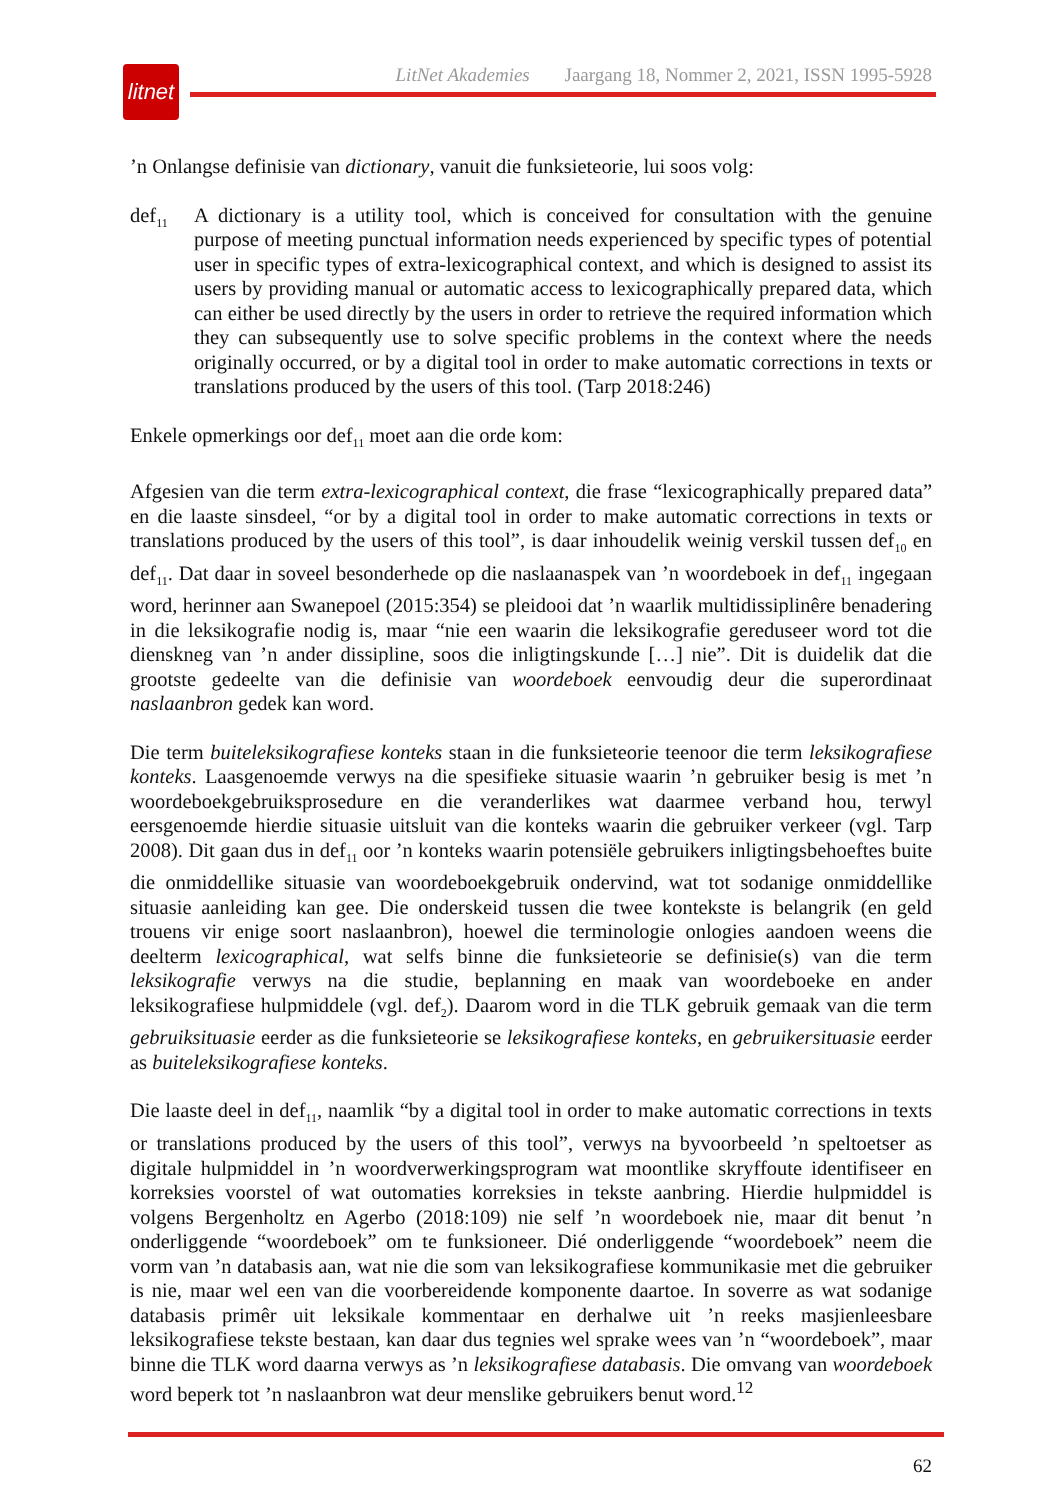litnet
LitNet Akademies Jaargang 18, Nommer 2, 2021, ISSN 1995-5928
’n Onlangse definisie van dictionary, vanuit die funksieteorie, lui soos volg:
def<sub>11</sub>
A dictionary is a utility tool, which is conceived for consultation with the genuine purpose of meeting punctual information needs experienced by specific types of potential user in specific types of extra-lexicographical context, and which is designed to assist its users by providing manual or automatic access to lexicographically prepared data, which can either be used directly by the users in order to retrieve the required information which they can subsequently use to solve specific problems in the context where the needs originally occurred, or by a digital tool in order to make automatic corrections in texts or translations produced by the users of this tool. (Tarp 2018:246)
Enkele opmerkings oor def<sub>11</sub> moet aan die orde kom:
Afgesien van die term extra-lexicographical context, die frase “lexicographically prepared data” en die laaste sinsdeel, “or by a digital tool in order to make automatic corrections in texts or translations produced by the users of this tool”, is daar inhoudelik weinig verskil tussen def<sub>10</sub> en def<sub>11</sub>. Dat daar in soveel besonderhede op die naslaanaspek van ’n woordeboek in def<sub>11</sub> ingegaan word, herinner aan Swanepoel (2015:354) se pleidooi dat ’n waarlik multidissiplinêre benadering in die leksikografie nodig is, maar “nie een waarin die leksikografie gereduseer word tot die dienskneg van ’n ander dissipline, soos die inligtingskunde […] nie”. Dit is duidelik dat die grootste gedeelte van die definisie van woordeboek eenvoudig deur die superordinaat naslaanbron gedek kan word.
Die term buiteleksikografiese konteks staan in die funksieteorie teenoor die term leksikografiese konteks. Laasgenoemde verwys na die spesifieke situasie waarin ’n gebruiker besig is met ’n woordeboekgebruiksprosedure en die veranderlikes wat daarmee verband hou, terwyl eersgenoemde hierdie situasie uitsluit van die konteks waarin die gebruiker verkeer (vgl. Tarp 2008). Dit gaan dus in def<sub>11</sub> oor ’n konteks waarin potensiële gebruikers inligtingsbehoeftes buite die onmiddellike situasie van woordeboekgebruik ondervind, wat tot sodanige onmiddellike situasie aanleiding kan gee. Die onderskeid tussen die twee kontekste is belangrik (en geld trouens vir enige soort naslaanbron), hoewel die terminologie onlogies aandoen weens die deelterm lexicographical, wat selfs binne die funksieteorie se definisie(s) van die term leksikografie verwys na die studie, beplanning en maak van woordeboeke en ander leksikografiese hulpmiddele (vgl. def<sub>2</sub>). Daarom word in die TLK gebruik gemaak van die term gebruiksituasie eerder as die funksieteorie se leksikografiese konteks, en gebruikersituasie eerder as buiteleksikografiese konteks.
Die laaste deel in def<sub>11</sub>, naamlik “by a digital tool in order to make automatic corrections in texts or translations produced by the users of this tool”, verwys na byvoorbeeld ’n speltoetser as digitale hulpmiddel in ’n woordverwerkingsprogram wat moontlike skryffoute identifiseer en korreksies voorstel of wat outomaties korreksies in tekste aanbring. Hierdie hulpmiddel is volgens Bergenholtz en Agerbo (2018:109) nie self ’n woordeboek nie, maar dit benut ’n onderliggende “woordeboek” om te funksioneer. Dié onderliggende “woordeboek” neem die vorm van ’n databasis aan, wat nie die som van leksikografiese kommunikasie met die gebruiker is nie, maar wel een van die voorbereidende komponente daartoe. In soverre as wat sodanige databasis primêr uit leksikale kommentaar en derhalwe uit ’n reeks masjienleesbare leksikografiese tekste bestaan, kan daar dus tegnies wel sprake wees van ’n “woordeboek”, maar binne die TLK word daarna verwys as ’n leksikografiese databasis. Die omvang van woordeboek word beperk tot ’n naslaanbron wat deur menslike gebruikers benut word.<sup>12</sup>
62